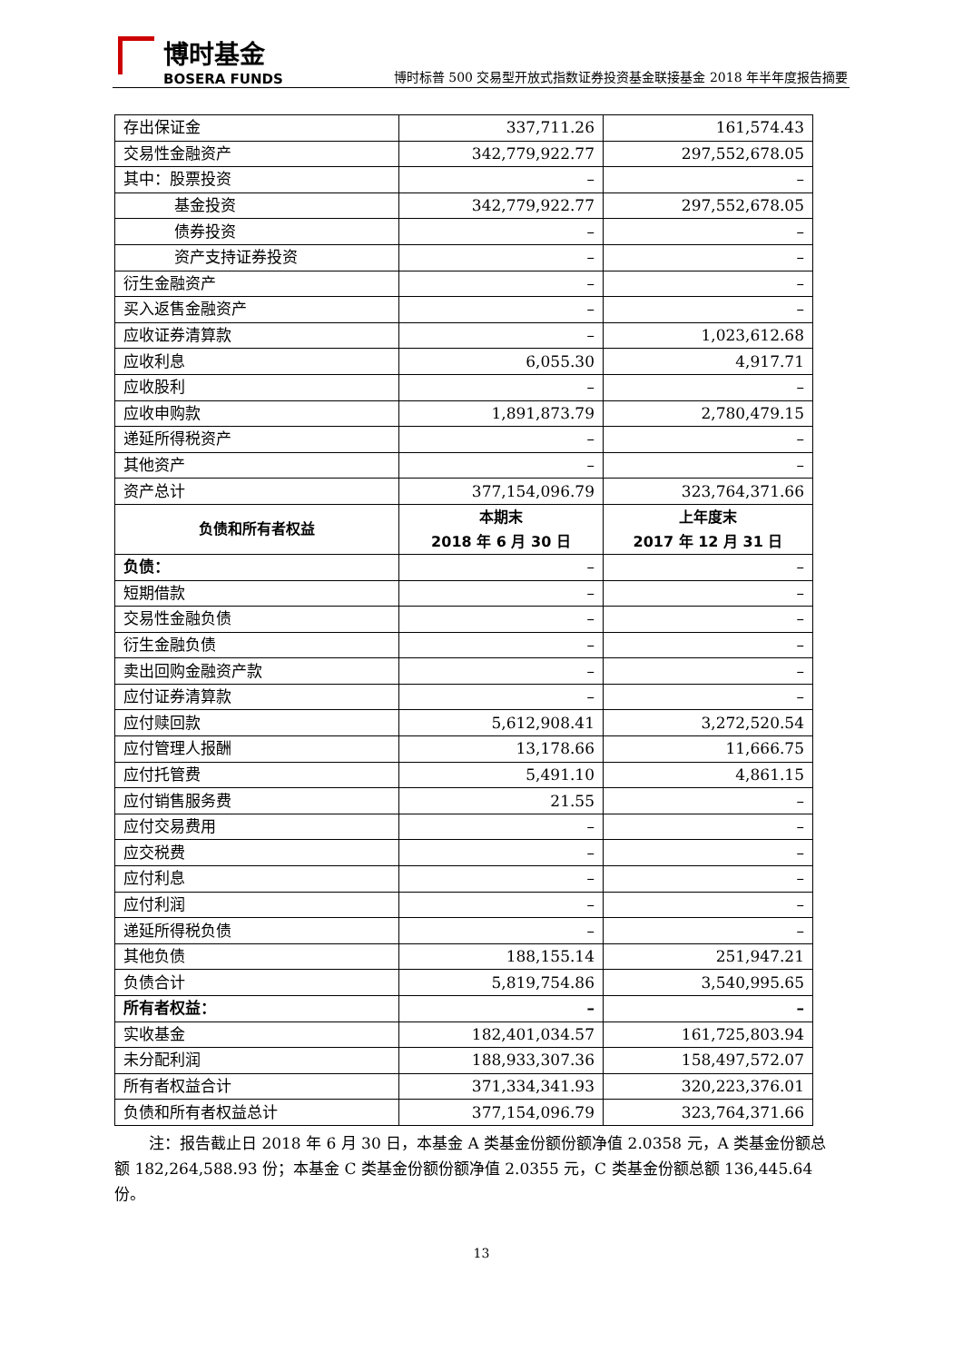博时基金
BOSERA FUNDS
博时标普 500 交易型开放式指数证券投资基金联接基金 2018 年半年度报告摘要
| 存出保证金 | 337,711.26 | 161,574.43 |
| 交易性金融资产 | 342,779,922.77 | 297,552,678.05 |
| 其中：股票投资 | – | – |
| 基金投资 | 342,779,922.77 | 297,552,678.05 |
| 债券投资 | – | – |
| 资产支持证券投资 | – | – |
| 衍生金融资产 | – | – |
| 买入返售金融资产 | – | – |
| 应收证券清算款 | – | 1,023,612.68 |
| 应收利息 | 6,055.30 | 4,917.71 |
| 应收股利 | – | – |
| 应收申购款 | 1,891,873.79 | 2,780,479.15 |
| 递延所得税资产 | – | – |
| 其他资产 | – | – |
| 资产总计 | 377,154,096.79 | 323,764,371.66 |
| 负债和所有者权益 | 本期末 2018 年 6 月 30 日 | 上年度末 2017 年 12 月 31 日 |
| 负债： | – | – |
| 短期借款 | – | – |
| 交易性金融负债 | – | – |
| 衍生金融负债 | – | – |
| 卖出回购金融资产款 | – | – |
| 应付证券清算款 | – | – |
| 应付赎回款 | 5,612,908.41 | 3,272,520.54 |
| 应付管理人报酬 | 13,178.66 | 11,666.75 |
| 应付托管费 | 5,491.10 | 4,861.15 |
| 应付销售服务费 | 21.55 | – |
| 应付交易费用 | – | – |
| 应交税费 | – | – |
| 应付利息 | – | – |
| 应付利润 | – | – |
| 递延所得税负债 | – | – |
| 其他负债 | 188,155.14 | 251,947.21 |
| 负债合计 | 5,819,754.86 | 3,540,995.65 |
| 所有者权益： | – | – |
| 实收基金 | 182,401,034.57 | 161,725,803.94 |
| 未分配利润 | 188,933,307.36 | 158,497,572.07 |
| 所有者权益合计 | 371,334,341.93 | 320,223,376.01 |
| 负债和所有者权益总计 | 377,154,096.79 | 323,764,371.66 |
注：报告截止日 2018 年 6 月 30 日，本基金 A 类基金份额份额净值 2.0358 元，A 类基金份额总额 182,264,588.93 份；本基金 C 类基金份额份额净值 2.0355 元，C 类基金份额总额 136,445.64 份。
13